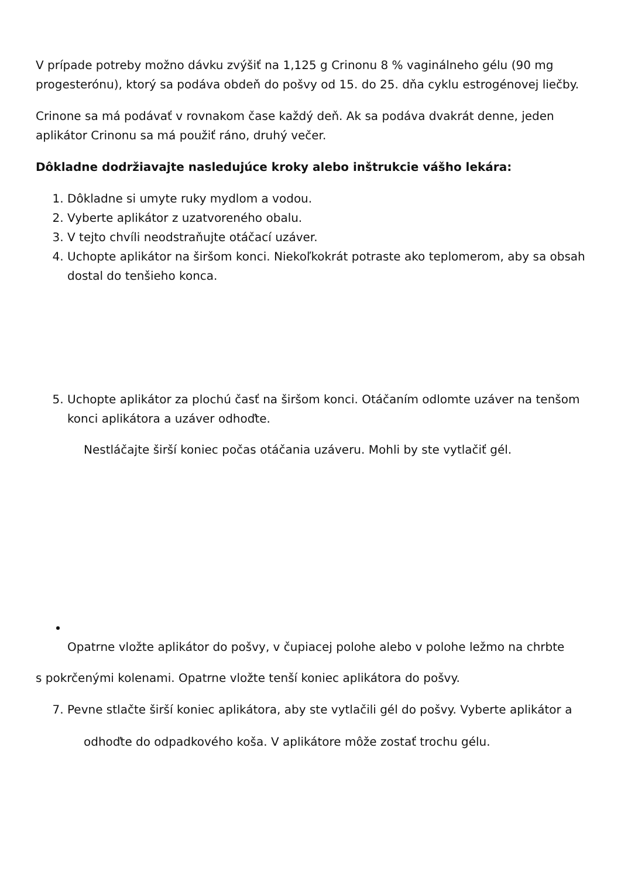V prípade potreby možno dávku zvýšiť na 1,125 g Crinonu 8 % vaginálneho gélu (90 mg progesterónu), ktorý sa podáva obdeň do pošvy od 15. do 25. dňa cyklu estrogénovej liečby.
Crinone sa má podávať v rovnakom čase každý deň. Ak sa podáva dvakrát denne, jeden aplikátor Crinonu sa má použiť ráno, druhý večer.
Dôkladne dodržiavajte nasledujúce kroky alebo inštrukcie vášho lekára:
1. Dôkladne si umyte ruky mydlom a vodou.
2. Vyberte aplikátor z uzatvoreného obalu.
3. V tejto chvíli neodstraňujte otáčací uzáver.
4. Uchopte aplikátor na širšom konci. Niekoľkokrát potraste ako teplomerom, aby sa obsah dostal do tenšieho konca.
5. Uchopte aplikátor za plochú časť na širšom konci. Otáčaním odlomte uzáver na tenšom konci aplikátora a uzáver odhoďte.
Nestláčajte širší koniec počas otáčania uzáveru. Mohli by ste vytlačiť gél.
Opatrne vložte aplikátor do pošvy, v čupiacej polohe alebo v polohe ležmo na chrbte
s pokrčenými kolenami. Opatrne vložte tenší koniec aplikátora do pošvy.
7. Pevne stlačte širší koniec aplikátora, aby ste vytlačili gél do pošvy. Vyberte aplikátor a
odhoďte do odpadkového koša. V aplikátore môže zostať trochu gélu.